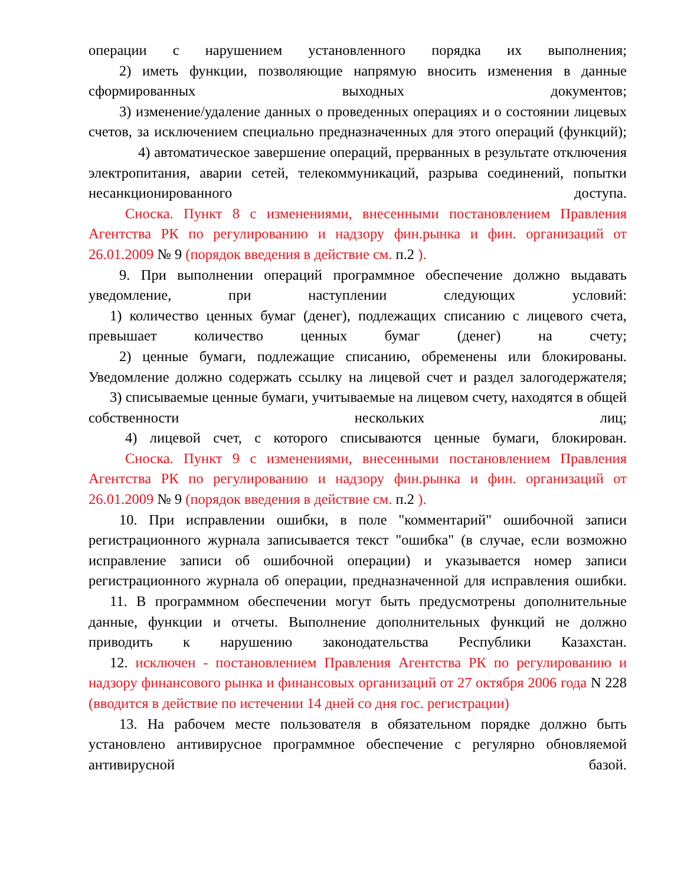операции с нарушением установленного порядка их выполнения;
2) иметь функции, позволяющие напрямую вносить изменения в данные сформированных выходных документов;
3) изменение/удаление данных о проведенных операциях и о состоянии лицевых счетов, за исключением специально предназначенных для этого операций (функций);
4) автоматическое завершение операций, прерванных в результате отключения электропитания, аварии сетей, телекоммуникаций, разрыва соединений, попытки несанкционированного доступа.
Сноска. Пункт 8 с изменениями, внесенными постановлением Правления Агентства РК по регулированию и надзору фин.рынка и фин. организаций от 26.01.2009 № 9 (порядок введения в действие см. п.2 ).
9. При выполнении операций программное обеспечение должно выдавать уведомление, при наступлении следующих условий:
1) количество ценных бумаг (денег), подлежащих списанию с лицевого счета, превышает количество ценных бумаг (денег) на счету;
2) ценные бумаги, подлежащие списанию, обременены или блокированы. Уведомление должно содержать ссылку на лицевой счет и раздел залогодержателя;
3) списываемые ценные бумаги, учитываемые на лицевом счету, находятся в общей собственности нескольких лиц;
4) лицевой счет, с которого списываются ценные бумаги, блокирован.
Сноска. Пункт 9 с изменениями, внесенными постановлением Правления Агентства РК по регулированию и надзору фин.рынка и фин. организаций от 26.01.2009 № 9 (порядок введения в действие см. п.2 ).
10. При исправлении ошибки, в поле "комментарий" ошибочной записи регистрационного журнала записывается текст "ошибка" (в случае, если возможно исправление записи об ошибочной операции) и указывается номер записи регистрационного журнала об операции, предназначенной для исправления ошибки.
11. В программном обеспечении могут быть предусмотрены дополнительные данные, функции и отчеты. Выполнение дополнительных функций не должно приводить к нарушению законодательства Республики Казахстан.
12. исключен - постановлением Правления Агентства РК по регулированию и надзору финансового рынка и финансовых организаций от 27 октября 2006 года N 228 (вводится в действие по истечении 14 дней со дня гос. регистрации)
13. На рабочем месте пользователя в обязательном порядке должно быть установлено антивирусное программное обеспечение с регулярно обновляемой антивирусной базой.